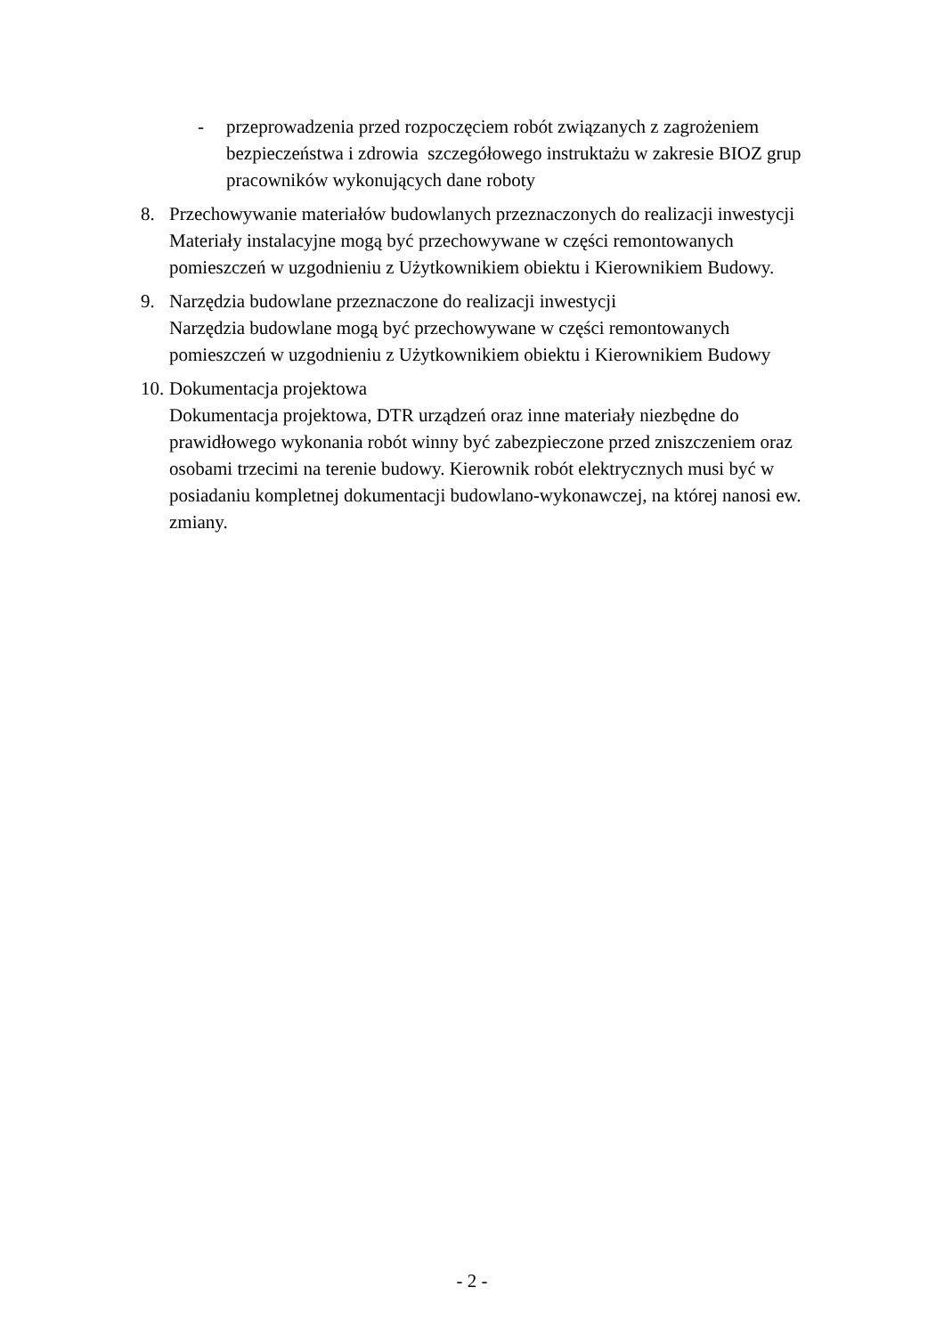- przeprowadzenia przed rozpoczęciem robót związanych z zagrożeniem bezpieczeństwa i zdrowia szczegółowego instruktażu w zakresie BIOZ grup pracowników wykonujących dane roboty
8. Przechowywanie materiałów budowlanych przeznaczonych do realizacji inwestycji
Materiały instalacyjne mogą być przechowywane w części remontowanych pomieszczeń w uzgodnieniu z Użytkownikiem obiektu i Kierownikiem Budowy.
9. Narzędzia budowlane przeznaczone do realizacji inwestycji
Narzędzia budowlane mogą być przechowywane w części remontowanych pomieszczeń w uzgodnieniu z Użytkownikiem obiektu i Kierownikiem Budowy
10.
Dokumentacja projektowa
Dokumentacja projektowa, DTR urządzeń oraz inne materiały niezbędne do prawidłowego wykonania robót winny być zabezpieczone przed zniszczeniem oraz osobami trzecimi na terenie budowy. Kierownik robót elektrycznych musi być w posiadaniu kompletnej dokumentacji budowlano-wykonawczej, na której nanosi ew. zmiany.
- 2 -